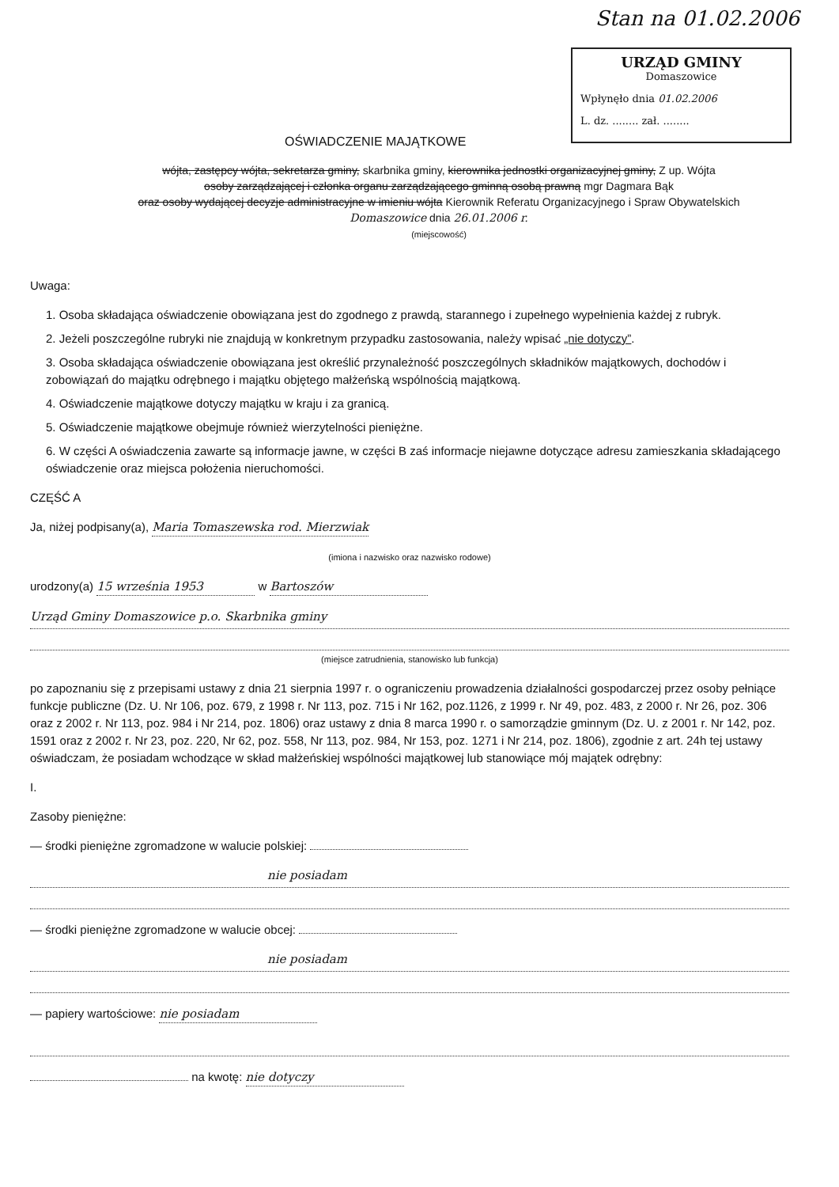Stan na 01.02.2006
URZĄD GMINY
Domaszowice
Wpłynęło dnia 01.02.2006
L. dz. ........ zał. ........
OŚWIADCZENIE MAJĄTKOWE
wójta, zastępcy wójta, sekretarza gminy, skarbnika gminy, kierownika jednostki organizacyjnej gminy, Z up. Wójta
osoby zarządzającej i członka organu zarządzającego gminną osobą prawną mgr Dagmara Bąk
oraz osoby wydającej decyzje administracyjne w imieniu wójta Kierownik Referatu Organizacyjnego i Spraw Obywatelskich
Domaszowice dnia 26.01.2006 r.
(miejscowość)
Uwaga:
1. Osoba składająca oświadczenie obowiązana jest do zgodnego z prawdą, starannego i zupełnego wypełnienia każdej z rubryk.
2. Jeżeli poszczególne rubryki nie znajdują w konkretnym przypadku zastosowania, należy wpisać „nie dotyczy”.
3. Osoba składająca oświadczenie obowiązana jest określić przynależność poszczególnych składników majątkowych, dochodów i zobowiązań do majątku odrębnego i majątku objętego małżeńską wspólnością majątkową.
4. Oświadczenie majątkowe dotyczy majątku w kraju i za granicą.
5. Oświadczenie majątkowe obejmuje również wierzytelności pieniężne.
6. W części A oświadczenia zawarte są informacje jawne, w części B zaś informacje niejawne dotyczące adresu zamieszkania składającego oświadczenie oraz miejsca położenia nieruchomości.
CZĘŚĆ A
Ja, niżej podpisany(a), Maria Tomaszewska rod. Mierzwiak
(imiona i nazwisko oraz nazwisko rodowe)
urodzony(a) 15 września 1953 w Bartoszów
Urząd Gminy Domaszowice p.o. Skarbnika gminy
(miejsce zatrudnienia, stanowisko lub funkcja)
po zapoznaniu się z przepisami ustawy z dnia 21 sierpnia 1997 r. o ograniczeniu prowadzenia działalności gospodarczej przez osoby pełniące funkcje publiczne (Dz. U. Nr 106, poz. 679, z 1998 r. Nr 113, poz. 715 i Nr 162, poz.1126, z 1999 r. Nr 49, poz. 483, z 2000 r. Nr 26, poz. 306 oraz z 2002 r. Nr 113, poz. 984 i Nr 214, poz. 1806) oraz ustawy z dnia 8 marca 1990 r. o samorządzie gminnym (Dz. U. z 2001 r. Nr 142, poz. 1591 oraz z 2002 r. Nr 23, poz. 220, Nr 62, poz. 558, Nr 113, poz. 984, Nr 153, poz. 1271 i Nr 214, poz. 1806), zgodnie z art. 24h tej ustawy oświadczam, że posiadam wchodzące w skład małżeńskiej wspólności majątkowej lub stanowiące mój majątek odrębny:
I.
Zasoby pieniężne:
— środki pieniężne zgromadzone w walucie polskiej:
nie posiadam
— środki pieniężne zgromadzone w walucie obcej:
nie posiadam
— papiery wartościowe: nie posiadam
na kwotę: nie dotyczy